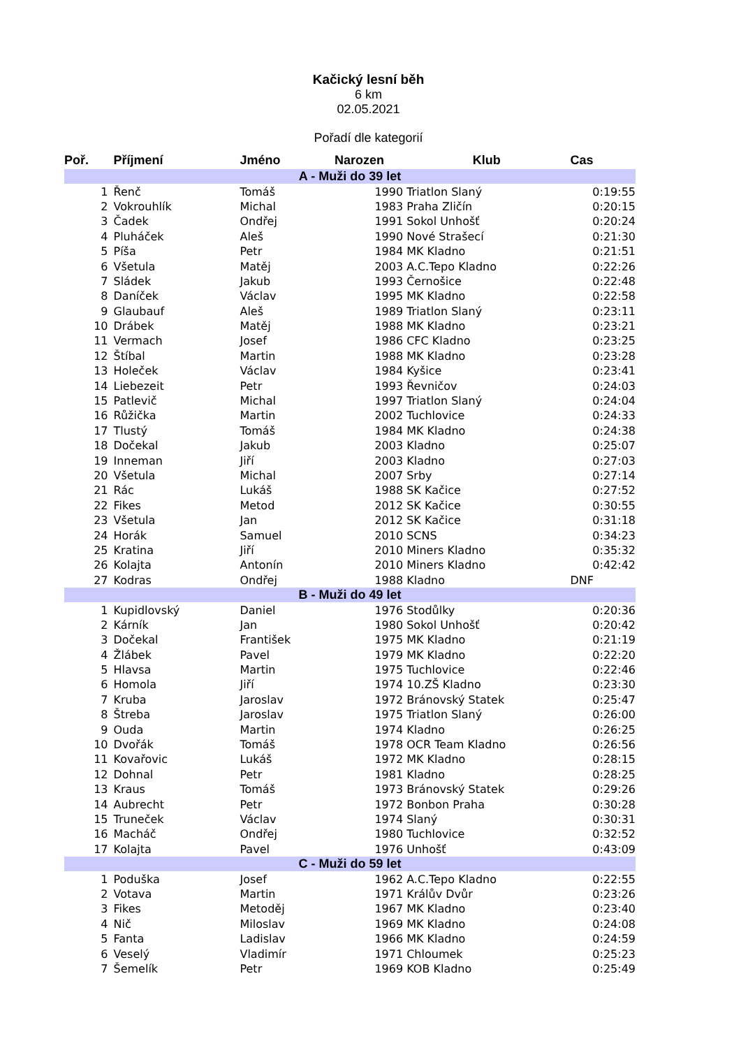Kačický lesní běh
6 km
02.05.2021
Pořadí dle kategorií
| Poř. | Příjmení | Jméno | Narozen | Klub | Cas |
| --- | --- | --- | --- | --- | --- |
| A - Muži do 39 let | | | | | |
| 1 | Řenč | Tomáš | 1990 | Triatlon Slaný | 0:19:55 |
| 2 | Vokrouhlík | Michal | 1983 | Praha Zličín | 0:20:15 |
| 3 | Čadek | Ondřej | 1991 | Sokol Unhošť | 0:20:24 |
| 4 | Pluháček | Aleš | 1990 | Nové Strašecí | 0:21:30 |
| 5 | Píša | Petr | 1984 | MK Kladno | 0:21:51 |
| 6 | Všetula | Matěj | 2003 | A.C.Tepo Kladno | 0:22:26 |
| 7 | Sládek | Jakub | 1993 | Černošice | 0:22:48 |
| 8 | Daníček | Václav | 1995 | MK Kladno | 0:22:58 |
| 9 | Glaubauf | Aleš | 1989 | Triatlon Slaný | 0:23:11 |
| 10 | Drábek | Matěj | 1988 | MK Kladno | 0:23:21 |
| 11 | Vermach | Josef | 1986 | CFC Kladno | 0:23:25 |
| 12 | Štíbal | Martin | 1988 | MK Kladno | 0:23:28 |
| 13 | Holeček | Václav | 1984 | Kyšice | 0:23:41 |
| 14 | Liebezeit | Petr | 1993 | Řevničov | 0:24:03 |
| 15 | Patlevič | Michal | 1997 | Triatlon Slaný | 0:24:04 |
| 16 | Růžička | Martin | 2002 | Tuchlovice | 0:24:33 |
| 17 | Tlustý | Tomáš | 1984 | MK Kladno | 0:24:38 |
| 18 | Dočekal | Jakub | 2003 | Kladno | 0:25:07 |
| 19 | Inneman | Jiří | 2003 | Kladno | 0:27:03 |
| 20 | Všetula | Michal | 2007 | Srby | 0:27:14 |
| 21 | Rác | Lukáš | 1988 | SK Kačice | 0:27:52 |
| 22 | Fikes | Metod | 2012 | SK Kačice | 0:30:55 |
| 23 | Všetula | Jan | 2012 | SK Kačice | 0:31:18 |
| 24 | Horák | Samuel | 2010 | SCNS | 0:34:23 |
| 25 | Kratina | Jiří | 2010 | Miners Kladno | 0:35:32 |
| 26 | Kolajta | Antonín | 2010 | Miners Kladno | 0:42:42 |
| 27 | Kodras | Ondřej | 1988 | Kladno | DNF |
| B - Muži do 49 let | | | | | |
| 1 | Kupidlovský | Daniel | 1976 | Stodůlky | 0:20:36 |
| 2 | Kárník | Jan | 1980 | Sokol Unhošť | 0:20:42 |
| 3 | Dočekal | František | 1975 | MK Kladno | 0:21:19 |
| 4 | Žlábek | Pavel | 1979 | MK Kladno | 0:22:20 |
| 5 | Hlavsa | Martin | 1975 | Tuchlovice | 0:22:46 |
| 6 | Homola | Jiří | 1974 | 10.ZŠ Kladno | 0:23:30 |
| 7 | Kruba | Jaroslav | 1972 | Bránovský Statek | 0:25:47 |
| 8 | Štreba | Jaroslav | 1975 | Triatlon Slaný | 0:26:00 |
| 9 | Ouda | Martin | 1974 | Kladno | 0:26:25 |
| 10 | Dvořák | Tomáš | 1978 | OCR Team Kladno | 0:26:56 |
| 11 | Kovařovic | Lukáš | 1972 | MK Kladno | 0:28:15 |
| 12 | Dohnal | Petr | 1981 | Kladno | 0:28:25 |
| 13 | Kraus | Tomáš | 1973 | Bránovský Statek | 0:29:26 |
| 14 | Aubrecht | Petr | 1972 | Bonbon Praha | 0:30:28 |
| 15 | Truneček | Václav | 1974 | Slaný | 0:30:31 |
| 16 | Macháč | Ondřej | 1980 | Tuchlovice | 0:32:52 |
| 17 | Kolajta | Pavel | 1976 | Unhošť | 0:43:09 |
| C - Muži do 59 let | | | | | |
| 1 | Poduška | Josef | 1962 | A.C.Tepo Kladno | 0:22:55 |
| 2 | Votava | Martin | 1971 | Králův Dvůr | 0:23:26 |
| 3 | Fikes | Metoděj | 1967 | MK Kladno | 0:23:40 |
| 4 | Nič | Miloslav | 1969 | MK Kladno | 0:24:08 |
| 5 | Fanta | Ladislav | 1966 | MK Kladno | 0:24:59 |
| 6 | Veselý | Vladimír | 1971 | Chloumek | 0:25:23 |
| 7 | Šemelík | Petr | 1969 | KOB Kladno | 0:25:49 |